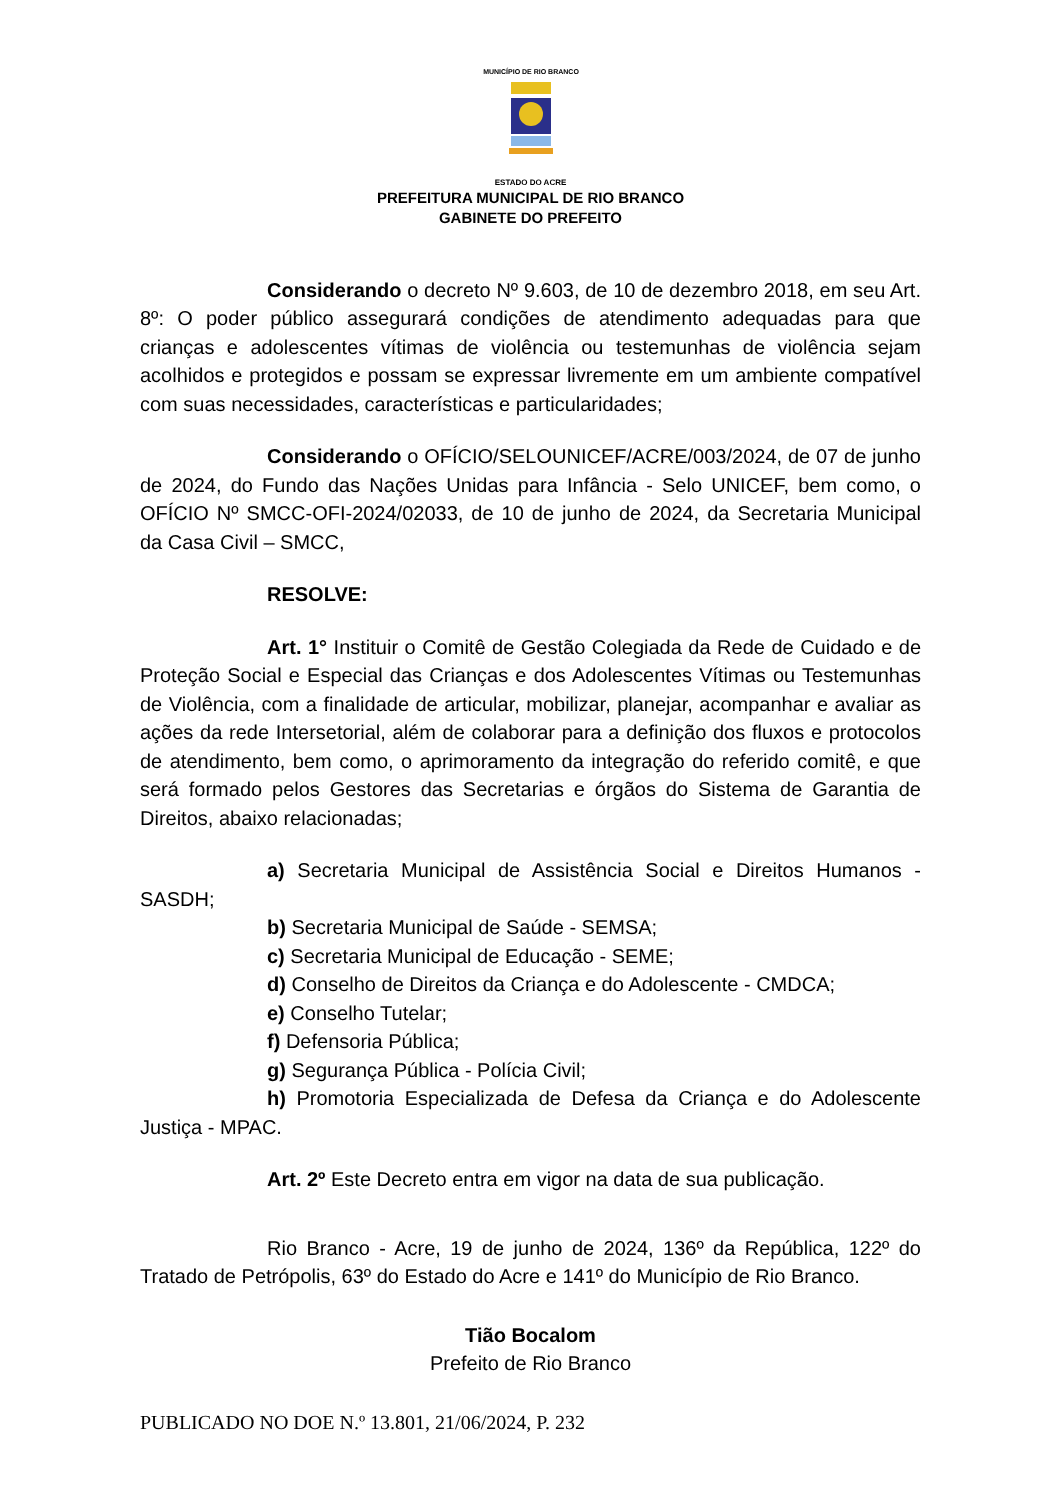MUNICÍPIO DE RIO BRANCO
ESTADO DO ACRE
PREFEITURA MUNICIPAL DE RIO BRANCO
GABINETE DO PREFEITO
Considerando o decreto Nº 9.603, de 10 de dezembro 2018, em seu Art. 8º: O poder público assegurará condições de atendimento adequadas para que crianças e adolescentes vítimas de violência ou testemunhas de violência sejam acolhidos e protegidos e possam se expressar livremente em um ambiente compatível com suas necessidades, características e particularidades;
Considerando o OFÍCIO/SELOUNICEF/ACRE/003/2024, de 07 de junho de 2024, do Fundo das Nações Unidas para Infância - Selo UNICEF, bem como, o OFÍCIO Nº SMCC-OFI-2024/02033, de 10 de junho de 2024, da Secretaria Municipal da Casa Civil – SMCC,
RESOLVE:
Art. 1° Instituir o Comitê de Gestão Colegiada da Rede de Cuidado e de Proteção Social e Especial das Crianças e dos Adolescentes Vítimas ou Testemunhas de Violência, com a finalidade de articular, mobilizar, planejar, acompanhar e avaliar as ações da rede Intersetorial, além de colaborar para a definição dos fluxos e protocolos de atendimento, bem como, o aprimoramento da integração do referido comitê, e que será formado pelos Gestores das Secretarias e órgãos do Sistema de Garantia de Direitos, abaixo relacionadas;
a) Secretaria Municipal de Assistência Social e Direitos Humanos - SASDH;
b) Secretaria Municipal de Saúde - SEMSA;
c) Secretaria Municipal de Educação - SEME;
d) Conselho de Direitos da Criança e do Adolescente - CMDCA;
e) Conselho Tutelar;
f) Defensoria Pública;
g) Segurança Pública - Polícia Civil;
h) Promotoria Especializada de Defesa da Criança e do Adolescente Justiça - MPAC.
Art. 2º Este Decreto entra em vigor na data de sua publicação.
Rio Branco - Acre, 19 de junho de 2024, 136º da República, 122º do Tratado de Petrópolis, 63º do Estado do Acre e 141º do Município de Rio Branco.
Tião Bocalom
Prefeito de Rio Branco
PUBLICADO NO DOE N.º 13.801, 21/06/2024, P. 232